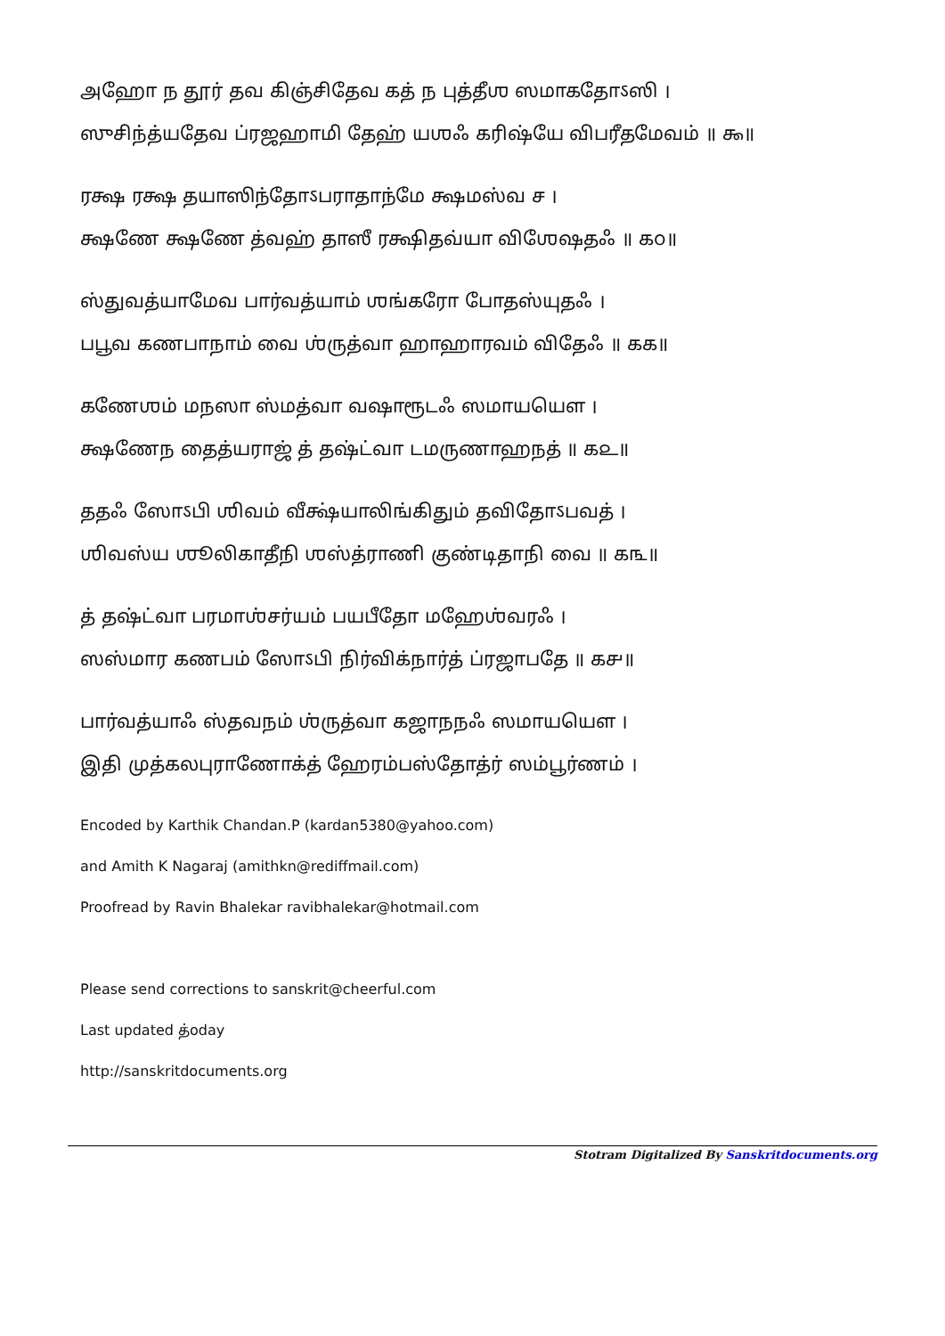அஹோ ந தூர் தவ கிஞ்சிதேவ கத் ந புத்தீஶ ஸமாகதோऽஸி ।
ஸுசிந்த்யதேவ ப்ரஜஹாமி தேஹ் யஶஃ கரிஷ்யே விபரீதமேவம் ॥ ௯॥
ரக்ஷ ரக்ஷ தயாஸிந்தோऽபராதாந்மே க்ஷமஸ்வ ச ।
க்ஷணே க்ஷணே த்வஹ் தாஸீ ரக்ஷிதவ்யா விஶேஷதஃ ॥ ௧௦॥
ஸ்துவத்யாமேவ பார்வத்யாம் ஶங்கரோ போதஸ்யுதஃ ।
பபூவ கணபாநாம் வை ஶ்ருத்வா ஹாஹாரவம் விதேஃ ॥ ௧௧॥
கணேஶம் மநஸா ஸ்மத்வா வஷாரூடஃ ஸமாயயௌ ।
க்ஷணேந தைத்யராஜ் த் தஷ்ட்வா டமருணாஹநத் ॥ ௧௨॥
ததஃ ஸோऽபி ஶிவம் வீக்ஷ்யாலிங்கிதும் தவிதோऽபவத் ।
ஶிவஸ்ய ஶூலிகாதீநி ஶஸ்த்ராணி குண்டிதாநி வை ॥ ௧௩॥
த் தஷ்ட்வா பரமாஶ்சர்யம் பயபீதோ மஹேஶ்வரஃ ।
ஸஸ்மார கணபம் ஸோऽபி நிர்விக்நார்த் ப்ரஜாபதே ॥ ௧௪॥
பார்வத்யாஃ ஸ்தவநம் ஶ்ருத்வா கஜாநநஃ ஸமாயயௌ ।
இதி முத்கலபுராணோக்த் ஹேரம்பஸ்தோத்ர் ஸம்பூர்ணம் ।
Encoded by Karthik Chandan.P (kardan5380@yahoo.com)
and Amith K Nagaraj (amithkn@rediffmail.com)
Proofread by Ravin Bhalekar ravibhalekar@hotmail.com
Please send corrections to sanskrit@cheerful.com
Last updated த்oday
http://sanskritdocuments.org
Stotram Digitalized By Sanskritdocuments.org